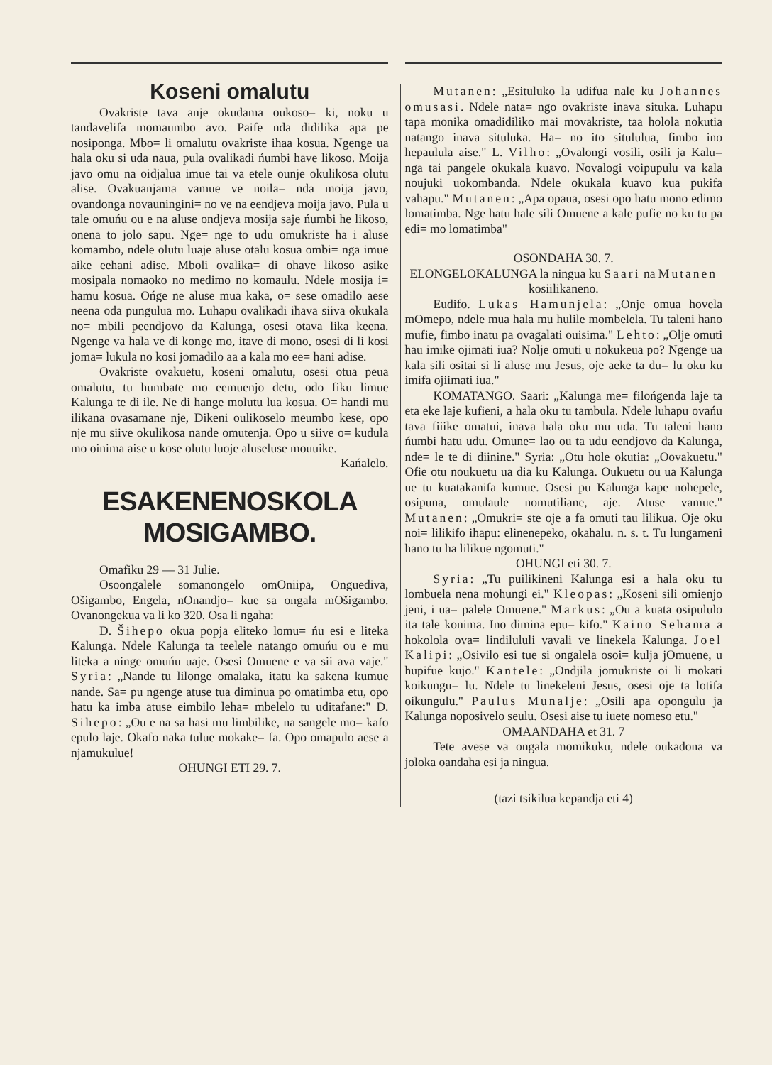Koseni omalutu
Ovakriste tava anje okudama oukoso= ki, noku u tandavelifa momaumbo avo. Paife nda didilika apa pe nosiponga. Mbo= li omalutu ovakriste ihaa kosua. Ngenge ua hala oku si uda naua, pula ovalikadi ńumbi have likoso. Moija javo omu na oidjalua imue tai va etele ounje okulikosa olutu alise. Ovakuanjama vamue ve noila= nda moija javo, ovandonga novauningini= no ve na eendjeva moija javo. Pula u tale omuńu ou e na aluse ondjeva mosija saje ńumbi he likoso, onena to jolo sapu. Nge= nge to udu omukriste ha i aluse komambo, ndele olutu luaje aluse otalu kosua ombi= nga imue aike eehani adise. Mboli ovalika= di ohave likoso asike mosipala nomaoko no medimo no komaulu. Ndele mosija i= hamu kosua. Ońge ne aluse mua kaka, o= sese omadilo aese neena oda pungulua mo. Luhapu ovalikadi ihava siiva okukala no= mbili peendjovo da Kalunga, osesi otava lika keena. Ngenge va hala ve di konge mo, itave di mono, osesi di li kosi joma= lukula no kosi jomadilo aa a kala mo ee= hani adise.
Ovakriste ovakuetu, koseni omalutu, osesi otua peua omalutu, tu humbate mo eemuenjo detu, odo fiku limue Kalunga te di ile. Ne di hange molutu lua kosua. O= handi mu ilikana ovasamane nje, Dikeni oulikoselo meumbo kese, opo nje mu siive okulikosa nande omutenja. Opo u siive o= kudula mo oinima aise u kose olutu luoje aluseluse mouuike.
Kańalelo.
ESAKENENOSKOLA MOSIGAMBO.
Omafiku 29 — 31 Julie.
Osoongalele somanongelo omOniipa, Onguediva, Ošigambo, Engela, nOnandjo= kue sa ongala mOšigambo. Ovanongekua va li ko 320. Osa li ngaha:
D. Šihepo okua popja eliteko lomu= ńu esi e liteka Kalunga. Ndele Kalunga ta teelele natango omuńu ou e mu liteka a ninge omuńu uaje. Osesi Omuene e va sii ava vaje." Syria: „Nande tu lilonge omalaka, itatu ka sakena kumue nande. Sa= pu ngenge atuse tua diminua po omatimba etu, opo hatu ka imba atuse eimbilo leha= mbelelo tu uditafane:" D. Sihepo: „Ou e na sa hasi mu limbilike, na sangele mo= kafo epulo laje. Okafo naka tulue mokake= fa. Opo omapulo aese a njamukulue!
OHUNGI ETI 29. 7.
Mutanen: „Esituluko la udifua nale ku Johannes omusasi. Ndele nata= ngo ovakriste inava situka. Luhapu tapa monika omadidiliko mai movakriste, taa holola nokutia natango inava situluka. Ha= no ito sitululua, fimbo ino hepaulula aise." L. Vilho: „Ovalongi vosili, osili ja Kalu= nga tai pangele okukala kuavo. Novalogi voipupulu va kala noujuki uokombanda. Ndele okukala kuavo kua pukifa vahapu." Mutanen: „Apa opaua, osesi opo hatu mono edimo lomatimba. Nge hatu hale sili Omuene a kale pufie no ku tu pa edi= mo lomatimba"
OSONDAHA 30. 7.
ELONGELOKALUNGA la ningua ku Saari na Mutanen kosiilikaneno.
Eudifo. Lukas Hamunjela: „Onje omua hovela mOmepo, ndele mua hala mu hulile mombelela. Tu taleni hano mufie, fimbo inatu pa ovagalati ouisima." Lehto: „Olje omuti hau imike ojimati iua? Nolje omuti u nokukeua po? Ngenge ua kala sili ositai si li aluse mu Jesus, oje aeke ta du= lu oku ku imifa ojiimati iua."
KOMATANGO. Saari: „Kalunga me= filońgenda laje ta eta eke laje kufieni, a hala oku tu tambula. Ndele luhapu ovańu tava fiiike omatui, inava hala oku mu uda. Tu taleni hano ńumbi hatu udu. Omune= lao ou ta udu eendjovo da Kalunga, nde= le te di diinine." Syria: „Otu hole okutia: „Oovakuetu." Ofie otu noukuetu ua dia ku Kalunga. Oukuetu ou ua Kalunga ue tu kuatakanifa kumue. Osesi pu Kalunga kape nohepele, osipuna, omulaule nomutiliane, aje. Atuse vamue." Mutanen: „Omukri= ste oje a fa omuti tau lilikua. Oje oku noi= lilikifo ihapu: elinenepeko, okahalu. n. s. t. Tu lungameni hano tu ha lilikue ngomuti."
OHUNGI eti 30. 7.
Syria: „Tu puilikineni Kalunga esi a hala oku tu lombuela nena mohungi ei." Kleopas: „Koseni sili omienjo jeni, i ua= palele Omuene." Markus: „Ou a kuata osipululo ita tale konima. Ino dimina epu= kifo." Kaino Sehama a hokolola ova= lindilululi vavali ve linekela Kalunga. Joel Kalipi: „Osivilo esi tue si ongalela osoi= kulja jOmuene, u hupifue kujo." Kantele: „Ondjila jomukriste oi li mokati koikungu= lu. Ndele tu linekeleni Jesus, osesi oje ta lotifa oikungulu." Paulus Munalje: „Osili apa opongulu ja Kalunga noposivelo seulu. Osesi aise tu iuete nomeso etu."
OMAANDAHA et 31. 7
Tete avese va ongala momikuku, ndele oukadona va joloka oandaha esi ja ningua.
(tazi tsikilua kepandja eti 4)